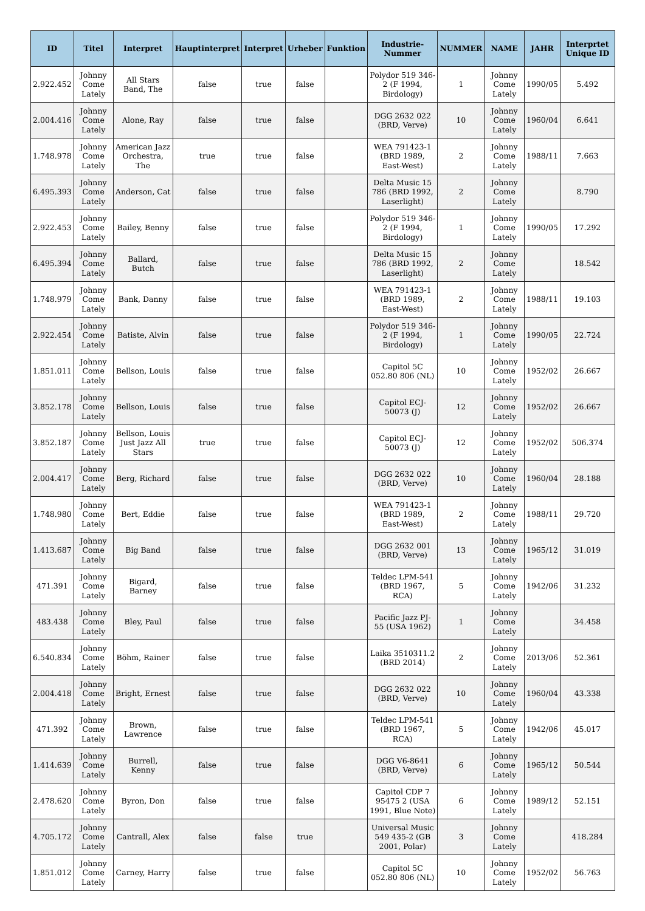| ID | Titel | Interpret | Hauptinterpret | Interpret | Urheber | Funktion | Industrie-Nummer | NUMMER | NAME | JAHR | Interprtet Unique ID |
| --- | --- | --- | --- | --- | --- | --- | --- | --- | --- | --- | --- |
| 2.922.452 | Johnny Come Lately | All Stars Band, The | false | true | false | | Polydor 519 346-2 (F 1994, Birdology) | 1 | Johnny Come Lately | 1990/05 | 5.492 |
| 2.004.416 | Johnny Come Lately | Alone, Ray | false | true | false | | DGG 2632 022 (BRD, Verve) | 10 | Johnny Come Lately | 1960/04 | 6.641 |
| 1.748.978 | Johnny Come Lately | American Jazz Orchestra, The | true | true | false | | WEA 791423-1 (BRD 1989, East-West) | 2 | Johnny Come Lately | 1988/11 | 7.663 |
| 6.495.393 | Johnny Come Lately | Anderson, Cat | false | true | false | | Delta Music 15 786 (BRD 1992, Laserlight) | 2 | Johnny Come Lately | | 8.790 |
| 2.922.453 | Johnny Come Lately | Bailey, Benny | false | true | false | | Polydor 519 346-2 (F 1994, Birdology) | 1 | Johnny Come Lately | 1990/05 | 17.292 |
| 6.495.394 | Johnny Come Lately | Ballard, Butch | false | true | false | | Delta Music 15 786 (BRD 1992, Laserlight) | 2 | Johnny Come Lately | | 18.542 |
| 1.748.979 | Johnny Come Lately | Bank, Danny | false | true | false | | WEA 791423-1 (BRD 1989, East-West) | 2 | Johnny Come Lately | 1988/11 | 19.103 |
| 2.922.454 | Johnny Come Lately | Batiste, Alvin | false | true | false | | Polydor 519 346-2 (F 1994, Birdology) | 1 | Johnny Come Lately | 1990/05 | 22.724 |
| 1.851.011 | Johnny Come Lately | Bellson, Louis | false | true | false | | Capitol 5C 052.80 806 (NL) | 10 | Johnny Come Lately | 1952/02 | 26.667 |
| 3.852.178 | Johnny Come Lately | Bellson, Louis | false | true | false | | Capitol ECJ-50073 (J) | 12 | Johnny Come Lately | 1952/02 | 26.667 |
| 3.852.187 | Johnny Come Lately | Bellson, Louis Just Jazz All Stars | true | true | false | | Capitol ECJ-50073 (J) | 12 | Johnny Come Lately | 1952/02 | 506.374 |
| 2.004.417 | Johnny Come Lately | Berg, Richard | false | true | false | | DGG 2632 022 (BRD, Verve) | 10 | Johnny Come Lately | 1960/04 | 28.188 |
| 1.748.980 | Johnny Come Lately | Bert, Eddie | false | true | false | | WEA 791423-1 (BRD 1989, East-West) | 2 | Johnny Come Lately | 1988/11 | 29.720 |
| 1.413.687 | Johnny Come Lately | Big Band | false | true | false | | DGG 2632 001 (BRD, Verve) | 13 | Johnny Come Lately | 1965/12 | 31.019 |
| 471.391 | Johnny Come Lately | Bigard, Barney | false | true | false | | Teldec LPM-541 (BRD 1967, RCA) | 5 | Johnny Come Lately | 1942/06 | 31.232 |
| 483.438 | Johnny Come Lately | Bley, Paul | false | true | false | | Pacific Jazz PJ-55 (USA 1962) | 1 | Johnny Come Lately | | 34.458 |
| 6.540.834 | Johnny Come Lately | Böhm, Rainer | false | true | false | | Laika 3510311.2 (BRD 2014) | 2 | Johnny Come Lately | 2013/06 | 52.361 |
| 2.004.418 | Johnny Come Lately | Bright, Ernest | false | true | false | | DGG 2632 022 (BRD, Verve) | 10 | Johnny Come Lately | 1960/04 | 43.338 |
| 471.392 | Johnny Come Lately | Brown, Lawrence | false | true | false | | Teldec LPM-541 (BRD 1967, RCA) | 5 | Johnny Come Lately | 1942/06 | 45.017 |
| 1.414.639 | Johnny Come Lately | Burrell, Kenny | false | true | false | | DGG V6-8641 (BRD, Verve) | 6 | Johnny Come Lately | 1965/12 | 50.544 |
| 2.478.620 | Johnny Come Lately | Byron, Don | false | true | false | | Capitol CDP 7 95475 2 (USA 1991, Blue Note) | 6 | Johnny Come Lately | 1989/12 | 52.151 |
| 4.705.172 | Johnny Come Lately | Cantrall, Alex | false | false | true | | Universal Music 549 435-2 (GB 2001, Polar) | 3 | Johnny Come Lately | | 418.284 |
| 1.851.012 | Johnny Come Lately | Carney, Harry | false | true | false | | Capitol 5C 052.80 806 (NL) | 10 | Johnny Come Lately | 1952/02 | 56.763 |